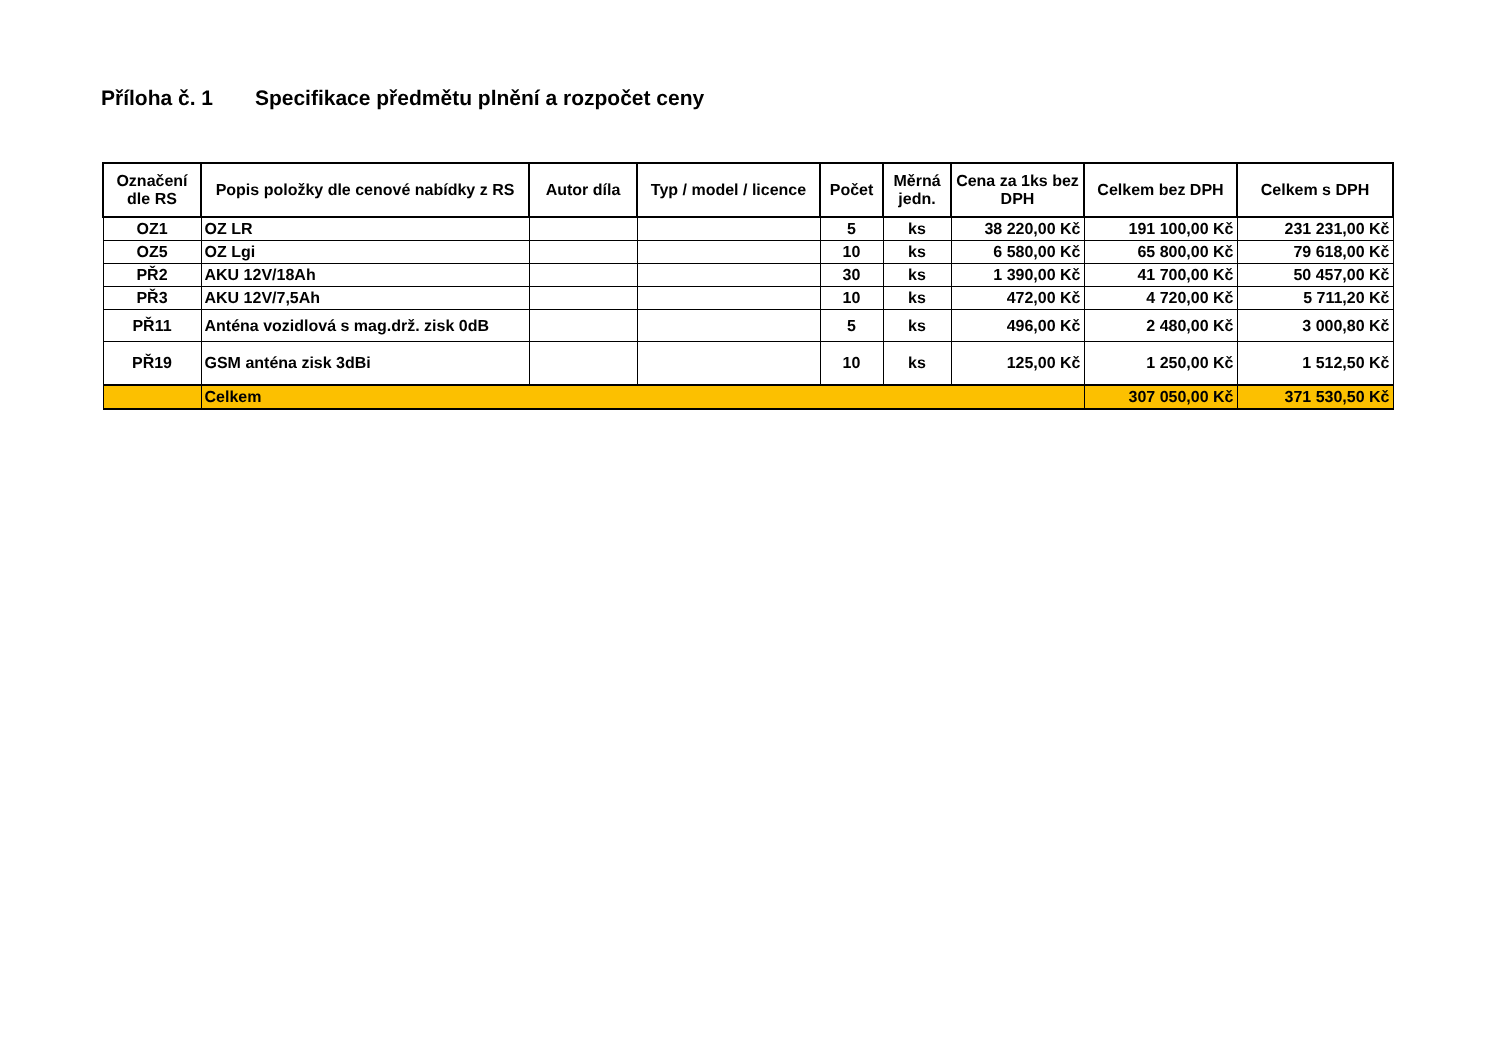Příloha č. 1 Specifikace předmětu plnění a rozpočet ceny
| Označení dle RS | Popis položky dle cenové nabídky z RS | Autor díla | Typ / model / licence | Počet | Měrná jedn. | Cena za 1ks bez DPH | Celkem bez DPH | Celkem s DPH |
| --- | --- | --- | --- | --- | --- | --- | --- | --- |
| OZ1 | OZ LR | | | 5 | ks | 38 220,00 Kč | 191 100,00 Kč | 231 231,00 Kč |
| OZ5 | OZ Lgi | | | 10 | ks | 6 580,00 Kč | 65 800,00 Kč | 79 618,00 Kč |
| PŘ2 | AKU 12V/18Ah | | | 30 | ks | 1 390,00 Kč | 41 700,00 Kč | 50 457,00 Kč |
| PŘ3 | AKU 12V/7,5Ah | | | 10 | ks | 472,00 Kč | 4 720,00 Kč | 5 711,20 Kč |
| PŘ11 | Anténa vozidlová s mag.drž. zisk 0dB | | | 5 | ks | 496,00 Kč | 2 480,00 Kč | 3 000,80 Kč |
| PŘ19 | GSM anténa zisk 3dBi | | | 10 | ks | 125,00 Kč | 1 250,00 Kč | 1 512,50 Kč |
| | Celkem | | | | | | 307 050,00 Kč | 371 530,50 Kč |